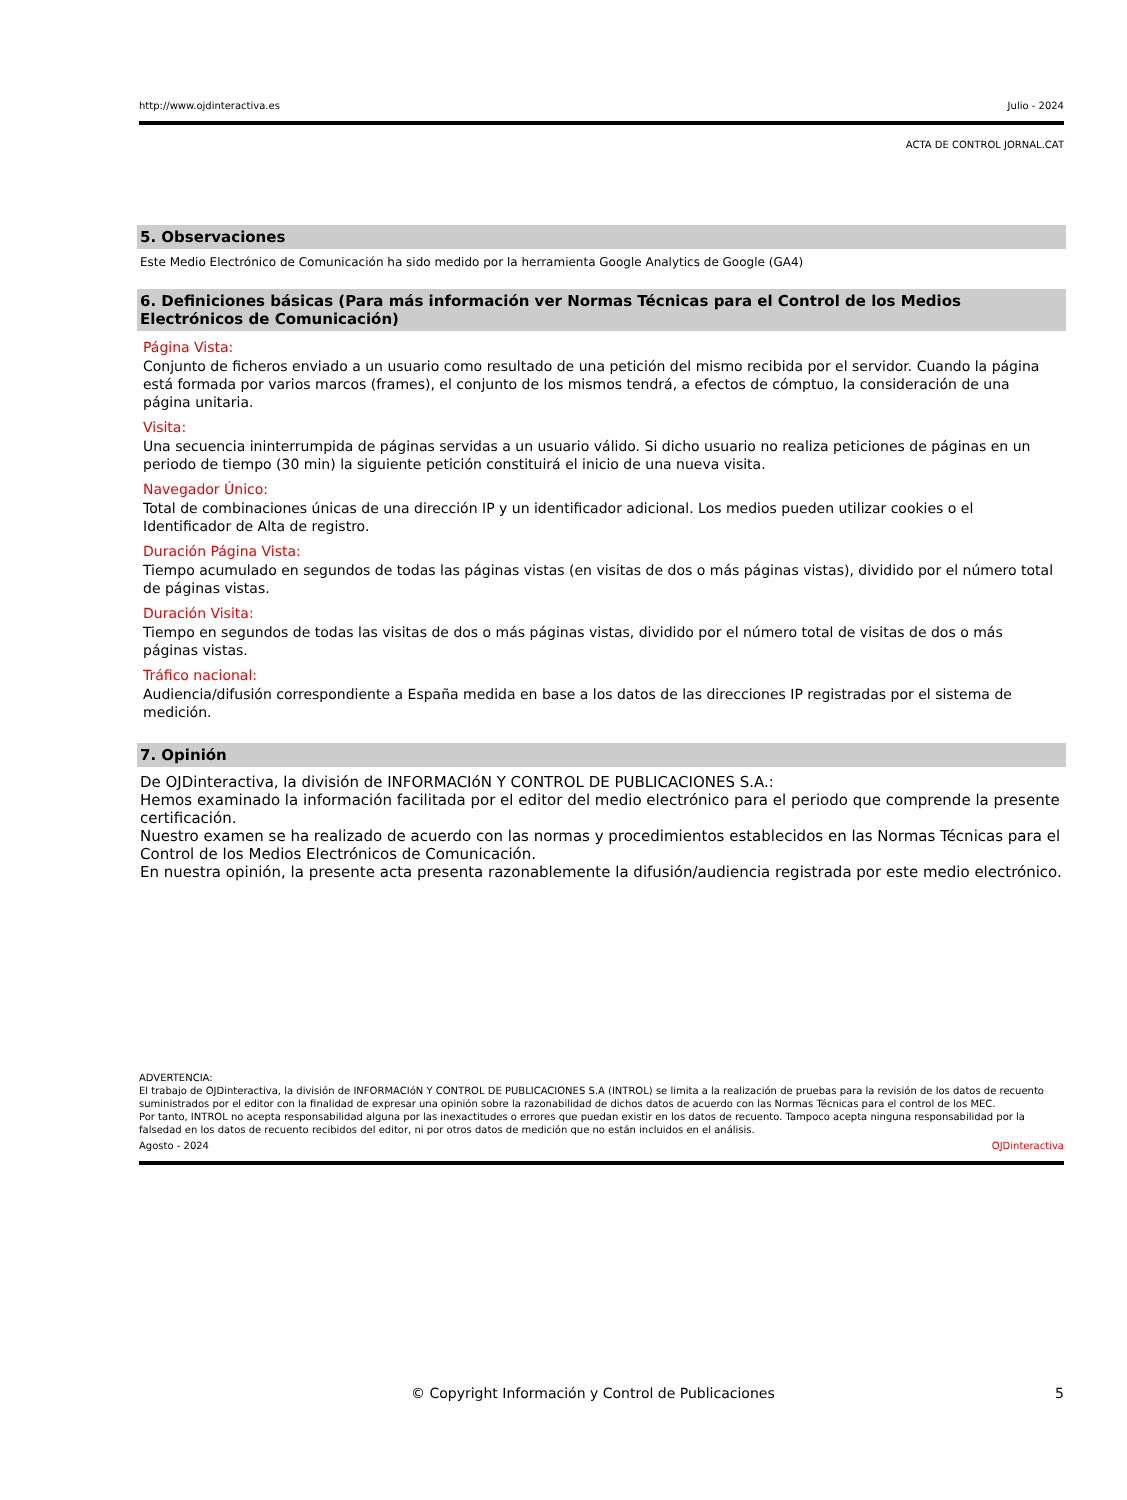http://www.ojdinteractiva.es Julio - 2024
ACTA DE CONTROL JORNAL.CAT
5. Observaciones
Este Medio Electrónico de Comunicación ha sido medido por la herramienta Google Analytics de Google (GA4)
6. Definiciones básicas (Para más información ver Normas Técnicas para el Control de los Medios Electrónicos de Comunicación)
Página Vista:
Conjunto de ficheros enviado a un usuario como resultado de una petición del mismo recibida por el servidor. Cuando la página está formada por varios marcos (frames), el conjunto de los mismos tendrá, a efectos de cómptuo, la consideración de una página unitaria.
Visita:
Una secuencia ininterrumpida de páginas servidas a un usuario válido. Si dicho usuario no realiza peticiones de páginas en un periodo de tiempo (30 min) la siguiente petición constituirá el inicio de una nueva visita.
Navegador Único:
Total de combinaciones únicas de una dirección IP y un identificador adicional. Los medios pueden utilizar cookies o el Identificador de Alta de registro.
Duración Página Vista:
Tiempo acumulado en segundos de todas las páginas vistas (en visitas de dos o más páginas vistas), dividido por el número total de páginas vistas.
Duración Visita:
Tiempo en segundos de todas las visitas de dos o más páginas vistas, dividido por el número total de visitas de dos o más páginas vistas.
Tráfico nacional:
Audiencia/difusión correspondiente a España medida en base a los datos de las direcciones IP registradas por el sistema de medición.
7. Opinión
De OJDinteractiva, la división de INFORMACIóN Y CONTROL DE PUBLICACIONES S.A.:
Hemos examinado la información facilitada por el editor del medio electrónico para el periodo que comprende la presente certificación.
Nuestro examen se ha realizado de acuerdo con las normas y procedimientos establecidos en las Normas Técnicas para el Control de los Medios Electrónicos de Comunicación.
En nuestra opinión, la presente acta presenta razonablemente la difusión/audiencia registrada por este medio electrónico.
ADVERTENCIA:
El trabajo de OJDinteractiva, la división de INFORMACIóN Y CONTROL DE PUBLICACIONES S.A (INTROL) se limita a la realización de pruebas para la revisión de los datos de recuento suministrados por el editor con la finalidad de expresar una opinión sobre la razonabilidad de dichos datos de acuerdo con las Normas Técnicas para el control de los MEC.
Por tanto, INTROL no acepta responsabilidad alguna por las inexactitudes o errores que puedan existir en los datos de recuento. Tampoco acepta ninguna responsabilidad por la falsedad en los datos de recuento recibidos del editor, ni por otros datos de medición que no están incluidos en el análisis.
Agosto - 2024 OJDinteractiva
© Copyright Información y Control de Publicaciones 5